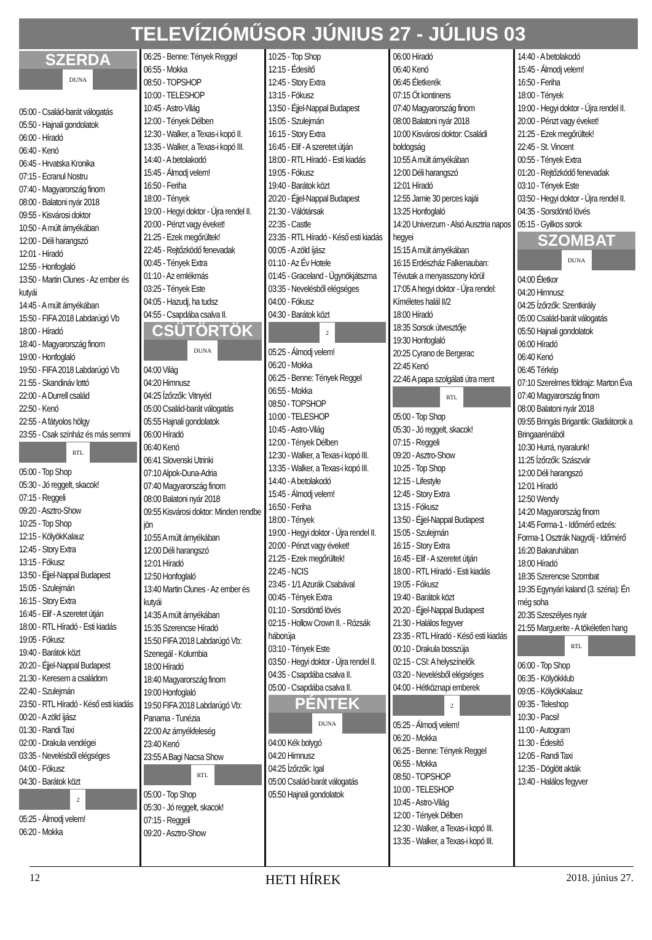TELEVÍZIÓMŰSOR JÚNIUS 27 - JÚLIUS 03
SZERDA
DUNA
05:00 - Család-barát válogatás
05:50 - Hajnali gondolatok
06:00 - Híradó
06:40 - Kenó
06:45 - Hrvatska Kronika
07:15 - Ecranul Nostru
07:40 - Magyarország finom
08:00 - Balatoni nyár 2018
09:55 - Kisvárosi doktor
10:50 - A múlt árnyékában
12:00 - Déli harangszó
12:01 - Híradó
12:55 - Honfoglaló
13:50 - Martin Clunes - Az ember és kutyái
14:45 - A múlt árnyékában
15:50 - FIFA 2018 Labdarúgó Vb
18:00 - Híradó
18:40 - Magyarország finom
19:00 - Honfoglaló
19:50 - FIFA 2018 Labdarúgó Vb
21:55 - Skandináv lottó
22:00 - A Durrell család
22:50 - Kenó
22:55 - A fátyolos hölgy
23:55 - Csak színház és más semmi
RTL
05:00 - Top Shop
05:30 - Jó reggelt, skacok!
07:15 - Reggeli
09:20 - Asztro-Show
10:25 - Top Shop
12:15 - KölyökKalauz
12:45 - Story Extra
13:15 - Fókusz
13:50 - Éjjel-Nappal Budapest
15:05 - Szulejmán
16:15 - Story Extra
16:45 - Elif - A szeretet útján
18:00 - RTL Híradó - Esti kiadás
19:05 - Fókusz
19:40 - Barátok közt
20:20 - Éjjel-Nappal Budapest
21:30 - Keresem a családom
22:40 - Szulejmán
23:50 - RTL Híradó - Késő esti kiadás
00:20 - A zöld íjász
01:30 - Randi Taxi
02:00 - Drakula vendégei
03:35 - Nevelésből elégséges
04:00 - Fókusz
04:30 - Barátok közt
2
05:25 - Álmodj velem!
06:20 - Mokka
06:25 - Benne: Tények Reggel
06:55 - Mokka
08:50 - TOPSHOP
10:00 - TELESHOP
10:45 - Astro-Világ
12:00 - Tények Délben
12:30 - Walker, a Texas-i kopó II.
13:35 - Walker, a Texas-i kopó III.
14:40 - A betolakodó
15:45 - Álmodj velem!
16:50 - Feriha
18:00 - Tények
19:00 - Hegyi doktor - Újra rendel II.
20:00 - Pénzt vagy éveket!
21:25 - Ezek megőrültek!
22:45 - Rejtőzködő fenevadak
00:45 - Tények Extra
01:10 - Az emlékmás
03:25 - Tények Este
04:05 - Hazudj, ha tudsz
04:55 - Csapdába csalva II.
CSÜTÖRTÖK
DUNA
04:00 Világ
04:20 Himnusz
04:25 Ízőrzők: Vitnyéd
05:00 Család-barát válogatás
05:55 Hajnali gondolatok
06:00 Híradó
06:40 Kenó
06:41 Slovenski Utrinki
07:10 Alpok-Duna-Adria
07:40 Magyarország finom
08:00 Balatoni nyár 2018
09:55 Kisvárosi doktor: Minden rendbe jön
10:55 A múlt árnyékában
12:00 Déli harangszó
12:01 Híradó
12:50 Honfoglaló
13:40 Martin Clunes - Az ember és kutyái
14:35 A múlt árnyékában
15:35 Szerencse Híradó
15:50 FIFA 2018 Labdarúgó Vb: Szenegál - Kolumbia
18:00 Híradó
18:40 Magyarország finom
19:00 Honfoglaló
19:50 FIFA 2018 Labdarúgó Vb: Panama - Tunézia
22:00 Az árnyékfeleség
23:40 Kenó
23:55 A Bagi Nacsa Show
RTL
05:00 - Top Shop
05:30 - Jó reggelt, skacok!
07:15 - Reggeli
09:20 - Asztro-Show
10:25 - Top Shop
12:15 - Édesítő
12:45 - Story Extra
13:15 - Fókusz
13:50 - Éjjel-Nappal Budapest
15:05 - Szulejmán
16:15 - Story Extra
16:45 - Elif - A szeretet útján
18:00 - RTL Híradó - Esti kiadás
19:05 - Fókusz
19:40 - Barátok közt
20:20 - Éjjel-Nappal Budapest
21:30 - Válótársak
22:35 - Castle
23:35 - RTL Híradó - Késő esti kiadás
00:05 - A zöld íjász
01:10 - Az Év Hotele
01:45 - Graceland - Ügynökjátszma
03:35 - Nevelésből elégséges
04:00 - Fókusz
04:30 - Barátok közt
2
05:25 - Álmodj velem!
06:20 - Mokka
06:25 - Benne: Tények Reggel
06:55 - Mokka
08:50 - TOPSHOP
10:00 - TELESHOP
10:45 - Astro-Világ
12:00 - Tények Délben
12:30 - Walker, a Texas-i kopó III.
13:35 - Walker, a Texas-i kopó III.
14:40 - A betolakodó
15:45 - Álmodj velem!
16:50 - Feriha
18:00 - Tények
19:00 - Hegyi doktor - Újra rendel II.
20:00 - Pénzt vagy éveket!
21:25 - Ezek megőrültek!
22:45 - NCIS
23:45 - 1/1 Azurák Csabával
00:45 - Tények Extra
01:10 - Sorsdöntő lövés
02:15 - Hollow Crown II. - Rózsák háborúja
03:10 - Tények Este
03:50 - Hegyi doktor - Újra rendel II.
04:35 - Csapdába csalva II.
05:00 - Csapdába csalva II.
PÉNTEK
DUNA
04:00 Kék bolygó
04:20 Himnusz
04:25 Ízőrzők: Igal
05:00 Család-barát válogatás
05:50 Hajnali gondolatok
06:00 Híradó
06:40 Kenó
06:45 Életkerék
07:15 Öt kontinens
07:40 Magyarország finom
08:00 Balatoni nyár 2018
10:00 Kisvárosi doktor: Családi boldogság
10:55 A múlt árnyékában
12:00 Déli harangszó
12:01 Híradó
12:55 Jamie 30 perces kajái
13:25 Honfoglaló
14:20 Univerzum - Alsó Ausztria napos hegyei
15:15 A múlt árnyékában
16:15 Erdészház Falkenauban: Tévutak a menyasszony körül
17:05 A hegyi doktor - Újra rendel: Kíméletes halál II/2
18:00 Híradó
18:35 Sorsok útvesztője
19:30 Honfoglaló
20:25 Cyrano de Bergerac
22:45 Kenó
22:46 A papa szolgálati útra ment
RTL
05:00 - Top Shop
05:30 - Jó reggelt, skacok!
07:15 - Reggeli
09:20 - Asztro-Show
10:25 - Top Shop
12:15 - Lifestyle
12:45 - Story Extra
13:15 - Fókusz
13:50 - Éjjel-Nappal Budapest
15:05 - Szulejmán
16:15 - Story Extra
16:45 - Elif - A szeretet útján
18:00 - RTL Híradó - Esti kiadás
19:05 - Fókusz
19:40 - Barátok közt
20:20 - Éjjel-Nappal Budapest
21:30 - Halálos fegyver
23:35 - RTL Híradó - Késő esti kiadás
00:10 - Drakula bosszúja
02:15 - CSI: A helyszínelők
03:20 - Nevelésből elégséges
04:00 - Hétköznapi emberek
2
05:25 - Álmodj velem!
06:20 - Mokka
06:25 - Benne: Tények Reggel
06:55 - Mokka
08:50 - TOPSHOP
10:00 - TELESHOP
10:45 - Astro-Világ
12:00 - Tények Délben
12:30 - Walker, a Texas-i kopó III.
13:35 - Walker, a Texas-i kopó III.
14:40 - A betolakodó
15:45 - Álmodj velem!
16:50 - Feriha
18:00 - Tények
19:00 - Hegyi doktor - Újra rendel II.
20:00 - Pénzt vagy éveket!
21:25 - Ezek megőrültek!
22:45 - St. Vincent
00:55 - Tények Extra
01:20 - Rejtőzködő fenevadak
03:10 - Tények Este
03:50 - Hegyi doktor - Újra rendel II.
04:35 - Sorsdöntő lövés
05:15 - Gyilkos sorok
SZOMBAT
DUNA
04:00 Életkor
04:20 Himnusz
04:25 Ízőrzők: Szentkirály
05:00 Család-barát válogatás
05:50 Hajnali gondolatok
06:00 Híradó
06:40 Kenó
06:45 Térkép
07:10 Szerelmes földrajz: Marton Éva
07:40 Magyarország finom
08:00 Balatoni nyár 2018
09:55 Bringás Brigantik: Gladiátorok a Bringaarénából
10:30 Hurrá, nyaralunk!
11:25 Ízőrzők: Szászvár
12:00 Déli harangszó
12:01 Híradó
12:50 Wendy
14:20 Magyarország finom
14:45 Forma-1 - Időmérő edzés: Forma-1 Osztrák Nagydíj - Időmérő
16:20 Bakaruhában
18:00 Híradó
18:35 Szerencse Szombat
19:35 Egynyári kaland (3. széria): Én még soha
20:35 Szeszélyes nyár
21:55 Marguerite - A tökéletlen hang
RTL
06:00 - Top Shop
06:35 - Kölyökklub
09:05 - KölyökKalauz
09:35 - Teleshop
10:30 - Pacsi!
11:00 - Autogram
11:30 - Édesítő
12:05 - Randi Taxi
12:35 - Döglött akták
13:40 - Halálos fegyver
12 HETI HÍREK 2018. június 27.